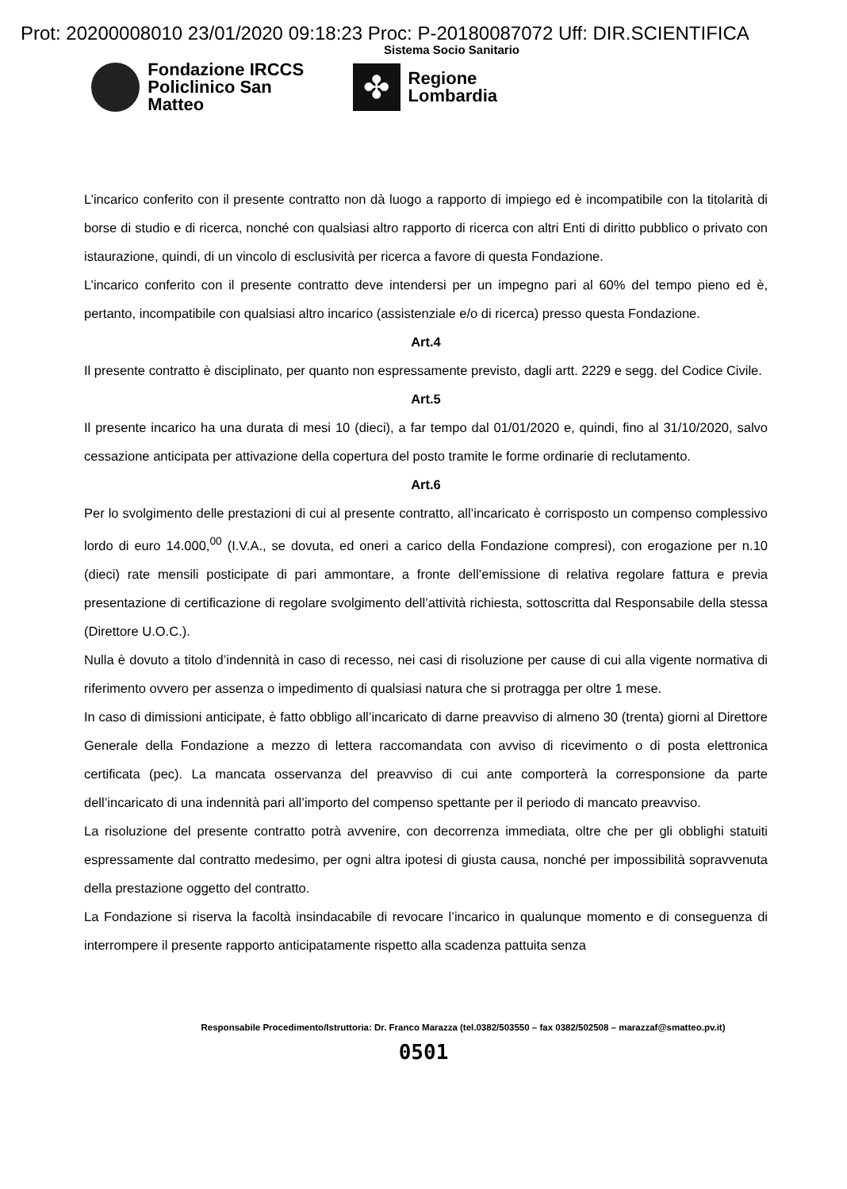Prot: 20200008010 23/01/2020 09:18:23 Proc: P-20180087072 Uff: DIR.SCIENTIFICA
Sistema Socio Sanitario
Fondazione IRCCS
Policlinico San Matteo
✤
Regione
Lombardia
L’incarico conferito con il presente contratto non dà luogo a rapporto di impiego ed è incompatibile con la titolarità di borse di studio e di ricerca, nonché con qualsiasi altro rapporto di ricerca con altri Enti di diritto pubblico o privato con istaurazione, quindi, di un vincolo di esclusività per ricerca a favore di questa Fondazione.
L’incarico conferito con il presente contratto deve intendersi per un impegno pari al 60% del tempo pieno ed è, pertanto, incompatibile con qualsiasi altro incarico (assistenziale e/o di ricerca) presso questa Fondazione.
Art.4
Il presente contratto è disciplinato, per quanto non espressamente previsto, dagli artt. 2229 e segg. del Codice Civile.
Art.5
Il presente incarico ha una durata di mesi 10 (dieci), a far tempo dal 01/01/2020 e, quindi, fino al 31/10/2020, salvo cessazione anticipata per attivazione della copertura del posto tramite le forme ordinarie di reclutamento.
Art.6
Per lo svolgimento delle prestazioni di cui al presente contratto, all’incaricato è corrisposto un compenso complessivo lordo di euro 14.000,<sup>00</sup> (I.V.A., se dovuta, ed oneri a carico della Fondazione compresi), con erogazione per n.10 (dieci) rate mensili posticipate di pari ammontare, a fronte dell’emissione di relativa regolare fattura e previa presentazione di certificazione di regolare svolgimento dell’attività richiesta, sottoscritta dal Responsabile della stessa (Direttore U.O.C.).
Nulla è dovuto a titolo d’indennità in caso di recesso, nei casi di risoluzione per cause di cui alla vigente normativa di riferimento ovvero per assenza o impedimento di qualsiasi natura che si protragga per oltre 1 mese.
In caso di dimissioni anticipate, è fatto obbligo all’incaricato di darne preavviso di almeno 30 (trenta) giorni al Direttore Generale della Fondazione a mezzo di lettera raccomandata con avviso di ricevimento o di posta elettronica certificata (pec). La mancata osservanza del preavviso di cui ante comporterà la corresponsione da parte dell’incaricato di una indennità pari all’importo del compenso spettante per il periodo di mancato preavviso.
La risoluzione del presente contratto potrà avvenire, con decorrenza immediata, oltre che per gli obblighi statuiti espressamente dal contratto medesimo, per ogni altra ipotesi di giusta causa, nonché per impossibilità sopravvenuta della prestazione oggetto del contratto.
La Fondazione si riserva la facoltà insindacabile di revocare l’incarico in qualunque momento e di conseguenza di interrompere il presente rapporto anticipatamente rispetto alla scadenza pattuita senza
Responsabile Procedimento/Istruttoria: Dr. Franco Marazza (tel.0382/503550 – fax 0382/502508 – marazzaf@smatteo.pv.it)
0501